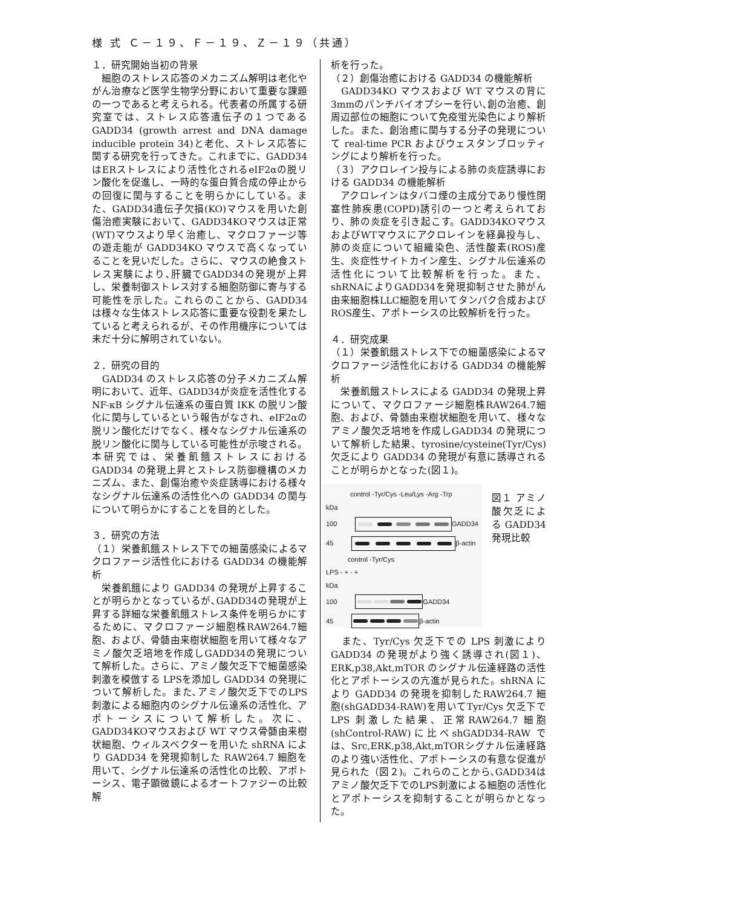様 式 Ｃ－１９、Ｆ－１９、Ｚ－１９（共通）
１．研究開始当初の背景
　細胞のストレス応答のメカニズム解明は老化やがん治療など医学生物学分野において重要な課題の一つであると考えられる。代表者の所属する研究室では、ストレス応答遺伝子の１つであるGADD34 (growth arrest and DNA damage inducible protein 34)と老化、ストレス応答に関する研究を行ってきた。これまでに、GADD34はERストレスにより活性化されるeIF2αの脱リン酸化を促進し、一時的な蛋白質合成の停止からの回復に関与することを明らかにしている。また、GADD34遺伝子欠損(KO)マウスを用いた創傷治癒実験において、GADD34KOマウスは正常(WT)マウスより早く治癒し、マクロファージ等の遊走能が GADD34KO マウスで高くなっていることを見いだした。さらに、マウスの絶食ストレス実験により､肝臓でGADD34の発現が上昇し、栄養制御ストレス対する細胞防御に寄与する可能性を示した。これらのことから、GADD34 は様々な生体ストレス応答に重要な役割を果たしていると考えられるが、その作用機序については未だ十分に解明されていない。
２．研究の目的
　GADD34 のストレス応答の分子メカニズム解明において、近年、GADD34が炎症を活性化する NF-κB シグナル伝達系の蛋白質 IKK の脱リン酸化に関与しているという報告がなされ、eIF2αの脱リン酸化だけでなく、様々なシグナル伝達系の脱リン酸化に関与している可能性が示唆される。本研究では、栄養飢餓ストレスにおける GADD34 の発現上昇とストレス防御機構のメカニズム、また、創傷治癒や炎症誘導における様々なシグナル伝達系の活性化への GADD34 の関与について明らかにすることを目的とした。
３．研究の方法
（１）栄養飢餓ストレス下での細菌感染によるマクロファージ活性化における GADD34 の機能解析
　栄養飢餓により GADD34 の発現が上昇することが明らかとなっているが､GADD34の発現が上昇する詳細な栄養飢餓ストレス条件を明らかにするために、マクロファージ細胞株RAW264.7細胞、および、骨髄由来樹状細胞を用いて様々なアミノ酸欠乏培地を作成しGADD34の発現について解析した。さらに、アミノ酸欠乏下で細菌感染刺激を模倣する LPSを添加し GADD34 の発現について解析した。また､アミノ酸欠乏下でのLPS 刺激による細胞内のシグナル伝達系の活性化、アポトーシスについて解析した。次に、GADD34KOマウスおよび WT マウス骨髄由来樹状細胞、ウィルスベクターを用いた shRNA により GADD34 を発現抑制した RAW264.7 細胞を用いて、シグナル伝達系の活性化の比較、アポトーシス、電子顕微鏡によるオートファジーの比較解
析を行った。
（２）創傷治癒における GADD34 の機能解析
　GADD34KO マウスおよび WT マウスの背に3mmのパンチバイオプシーを行い､創の治癒、創周辺部位の細胞について免疫蛍光染色により解析した。また、創治癒に関与する分子の発現について real-time PCR およびウェスタンブロッティングにより解析を行った。
（３）アクロレイン投与による肺の炎症誘導における GADD34 の機能解析
　アクロレインはタバコ煙の主成分であり慢性閉塞性肺疾患(COPD)誘引の一つと考えられており、肺の炎症を引き起こす。GADD34KOマウスおよびWTマウスにアクロレインを経鼻投与し、肺の炎症について組織染色、活性酸素(ROS)産生、炎症性サイトカイン産生、シグナル伝達系の活性化について比較解析を行った。また、shRNAによりGADD34を発現抑制させた肺がん由来細胞株LLC細胞を用いてタンパク合成およびROS産生、アポトーシスの比較解析を行った。
４．研究成果
（１）栄養飢餓ストレス下での細菌感染によるマクロファージ活性化における GADD34 の機能解析
　栄養飢餓ストレスによる GADD34 の発現上昇について、マクロファージ細胞株RAW264.7細胞、および、骨髄由来樹状細胞を用いて、様々なアミノ酸欠乏培地を作成しGADD34 の発現について解析した結果、tyrosine/cysteine(Tyr/Cys) 欠乏により GADD34 の発現が有意に誘導されることが明らかとなった(図１)。
control -Tyr/Cys -Leu/Lys -Arg -Trp
kDa
100
GADD34
45
β-actin
control -Tyr/Cys
LPS - + - +
kDa
100
GADD34
45
β-actin
図１ アミノ酸欠乏による GADD34 発現比較
　また、Tyr/Cys 欠乏下での LPS 刺激によりGADD34 の発現がより強く誘導され(図１)、ERK,p38,Akt,mTOR のシグナル伝達経路の活性化とアポトーシスの亢進が見られた。shRNA により GADD34 の発現を抑制したRAW264.7 細胞(shGADD34-RAW)を用いてTyr/Cys 欠乏下で LPS 刺激した結果、正常RAW264.7 細胞(shControl-RAW)に比べshGADD34-RAW では、Src,ERK,p38,Akt,mTORシグナル伝達経路のより強い活性化、アポトーシスの有意な促進が見られた（図２)。これらのことから､GADD34はアミノ酸欠乏下でのLPS刺激による細胞の活性化とアポトーシスを抑制することが明らかとなった。